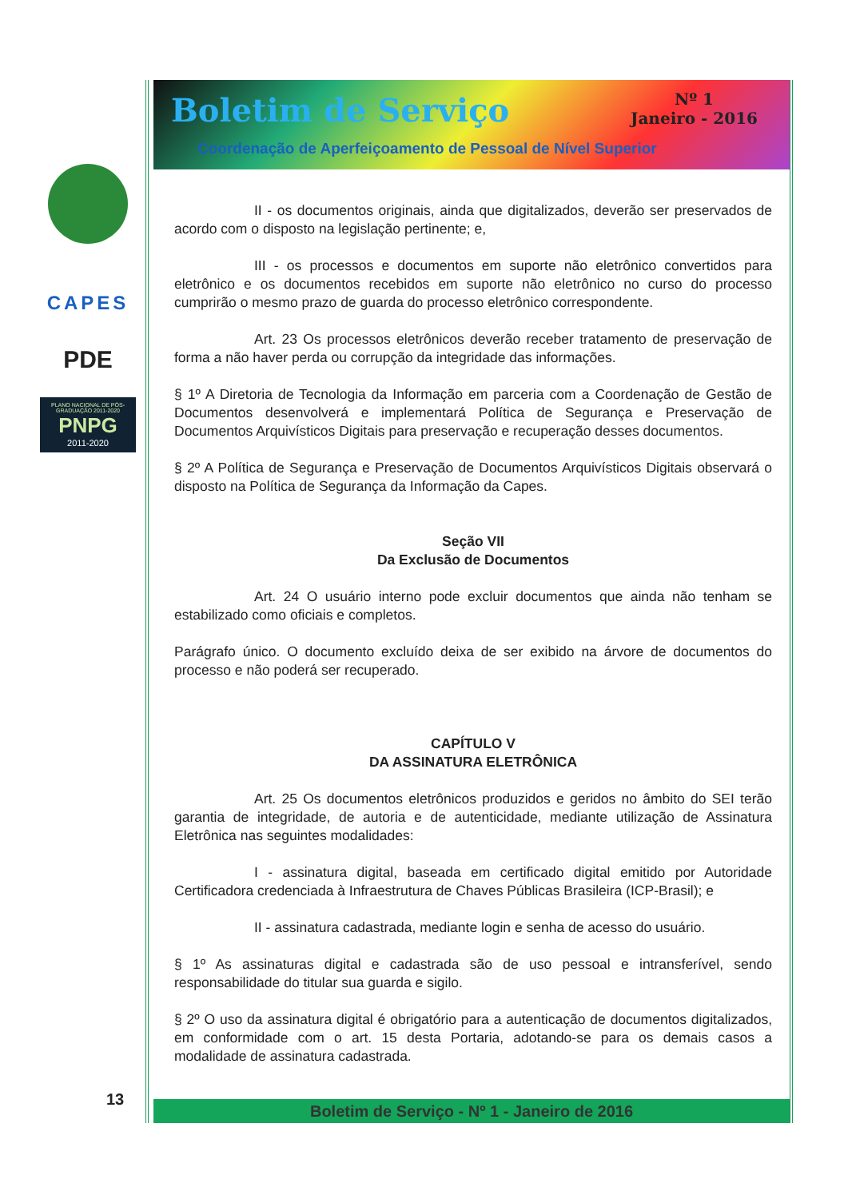CAPES
PDE
PLANO NACIONAL DE PÓS-GRADUAÇÃO 2011-2020
PNPG
2011-2020
13
Boletim de Serviço
Nº 1
Janeiro - 2016
Coordenação de Aperfeiçoamento de Pessoal de Nível Superior
II - os documentos originais, ainda que digitalizados, deverão ser preservados de acordo com o disposto na legislação pertinente; e,
III - os processos e documentos em suporte não eletrônico convertidos para eletrônico e os documentos recebidos em suporte não eletrônico no curso do processo cumprirão o mesmo prazo de guarda do processo eletrônico correspondente.
Art. 23 Os processos eletrônicos deverão receber tratamento de preservação de forma a não haver perda ou corrupção da integridade das informações.
§ 1º A Diretoria de Tecnologia da Informação em parceria com a Coordenação de Gestão de Documentos desenvolverá e implementará Política de Segurança e Preservação de Documentos Arquivísticos Digitais para preservação e recuperação desses documentos.
§ 2º A Política de Segurança e Preservação de Documentos Arquivísticos Digitais observará o disposto na Política de Segurança da Informação da Capes.
Seção VII
Da Exclusão de Documentos
Art. 24 O usuário interno pode excluir documentos que ainda não tenham se estabilizado como oficiais e completos.
Parágrafo único. O documento excluído deixa de ser exibido na árvore de documentos do processo e não poderá ser recuperado.
CAPÍTULO V
DA ASSINATURA ELETRÔNICA
Art. 25 Os documentos eletrônicos produzidos e geridos no âmbito do SEI terão garantia de integridade, de autoria e de autenticidade, mediante utilização de Assinatura Eletrônica nas seguintes modalidades:
I - assinatura digital, baseada em certificado digital emitido por Autoridade Certificadora credenciada à Infraestrutura de Chaves Públicas Brasileira (ICP-Brasil); e
II - assinatura cadastrada, mediante login e senha de acesso do usuário.
§ 1º As assinaturas digital e cadastrada são de uso pessoal e intransferível, sendo responsabilidade do titular sua guarda e sigilo.
§ 2º O uso da assinatura digital é obrigatório para a autenticação de documentos digitalizados, em conformidade com o art. 15 desta Portaria, adotando-se para os demais casos a modalidade de assinatura cadastrada.
Boletim de Serviço - Nº 1 - Janeiro de 2016